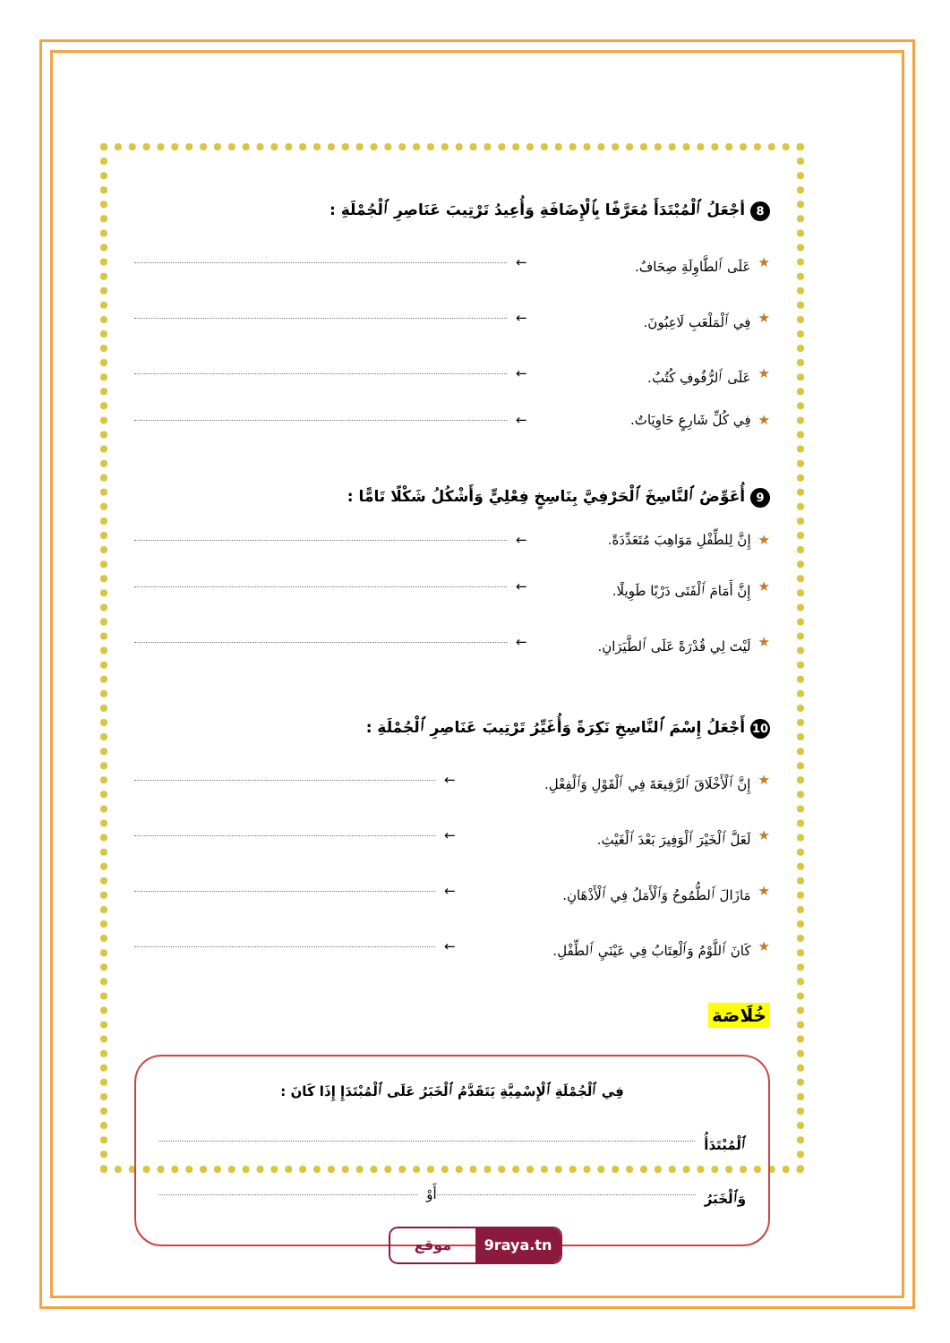8 أجْعَلُ ٱلْمُبْتَدَأَ مُعَرَّفًا بِٱلْإِضَافَةِ وَأُعِيدُ تَرْتِيبَ عَنَاصِرِ ٱلْجُمْلَةِ :
★ عَلَى ٱلطَّاوِلَةِ صِحَافٌ. ←
★ فِي ٱلْمَلْعَبِ لَاعِبُونَ. ←
★ عَلَى ٱلرُّفُوفِ كُتُبٌ. ←
★ فِي كُلِّ شَارِعٍ حَاوِيَاتٌ. ←
9 أُعَوِّضُ ٱلنَّاسِخَ ٱلْحَرْفِيَّ بِنَاسِخٍ فِعْلِيٍّ وَأَشْكُلُ شَكْلًا تَامًّا :
★ إِنَّ لِلطِّفْلِ مَوَاهِبَ مُتَعَدِّدَةً. ←
★ إِنَّ أَمَامَ ٱلْفَتَى دَرْبًا طَوِيلًا. ←
★ لَيْتَ لِي قُدْرَةً عَلَى ٱلطَّيَرَانِ. ←
10 أَجْعَلُ إِسْمَ ٱلنَّاسِخِ نَكِرَةً وَأُغَيِّرُ تَرْتِيبَ عَنَاصِرِ ٱلْجُمْلَةِ :
★ إِنَّ ٱلْأَخْلَاقَ ٱلرَّفِيعَةَ فِي ٱلْقَوْلِ وَٱلْفِعْلِ. ←
★ لَعَلَّ ٱلْخَيْرَ ٱلْوَفِيرَ بَعْدَ ٱلْغَيْثِ. ←
★ مَازَالَ ٱلطُّمُوحُ وَٱلْأَمَلُ فِي ٱلْأَذْهَانِ. ←
★ كَانَ ٱللَّوْمُ وَٱلْعِتَابُ فِي عَيْنَيِ ٱلطِّفْلِ. ←
خُلَاصَة
فِي ٱلْجُمْلَةِ ٱلْإِسْمِيَّةِ يَتَقَدَّمُ ٱلْخَبَرُ عَلَى ٱلْمُبْتَدَإِ إِذَا كَانَ :
ٱلْمُبْتَدَأُ
وَٱلْخَبَرُ أَوْ
موقع 9raya.tn